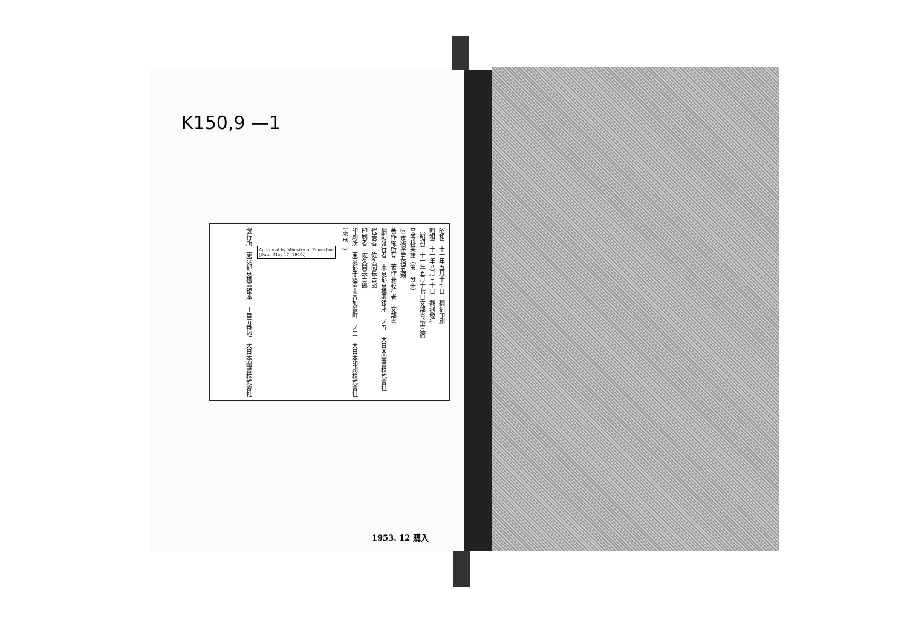K150,9 —1
昭和二十一年五月十七日　翻刻印刷
昭和二十一年八月三十日　翻刻發行
〔昭和二十一年五月十七日文部省檢査濟〕
高等科英語（第二分冊）
㊄ 定價金五拾五錢
著作權所有　著作兼發行者　文部省
翻刻發行者　東京都京橋區銀座一ノ五　大日本圖書株式會社
代表者　佐久間長吉郎
印刷者　佐久間長吉郎
印刷所　東京都牛込區市谷加賀町一ノ三　大日本印刷株式會社　（東京一）
Approved by Ministry of Education
(Date. May 17, 1946.)
發行所　東京都京橋區銀座一丁目五番地　大日本圖書株式會社
1953. 12 購入